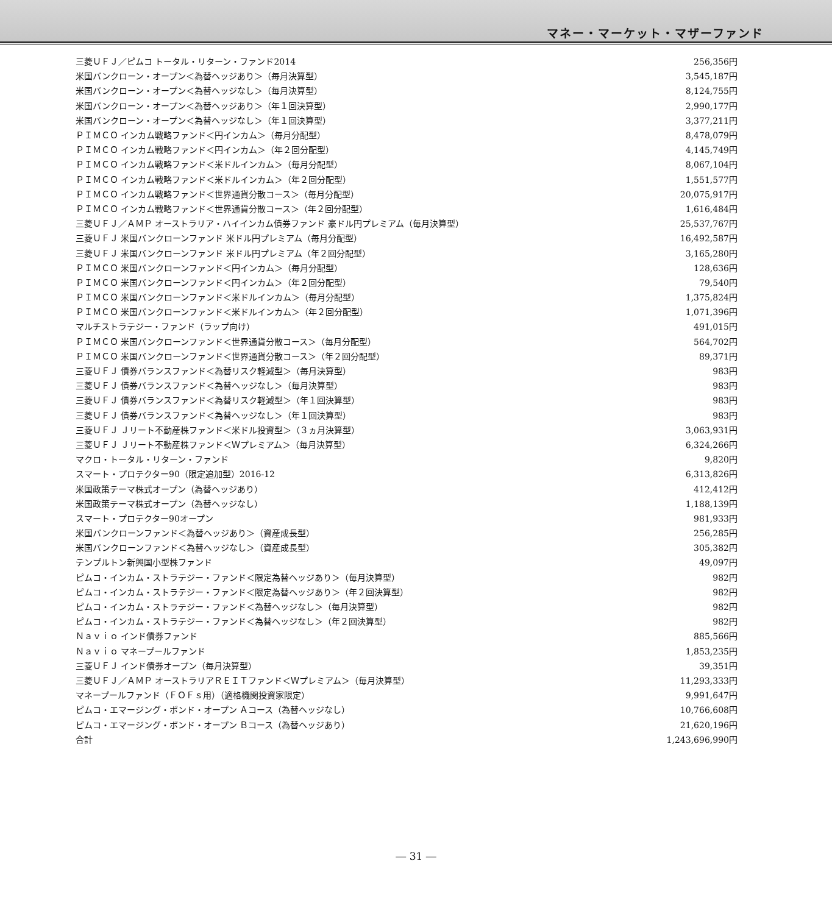マネー・マーケット・マザーファンド
| 三菱ＵＦＪ／ピムコ トータル・リターン・ファンド2014 | 256,356円 |
| 米国バンクローン・オープン＜為替ヘッジあり＞（毎月決算型） | 3,545,187円 |
| 米国バンクローン・オープン＜為替ヘッジなし＞（毎月決算型） | 8,124,755円 |
| 米国バンクローン・オープン＜為替ヘッジあり＞（年１回決算型） | 2,990,177円 |
| 米国バンクローン・オープン＜為替ヘッジなし＞（年１回決算型） | 3,377,211円 |
| ＰＩＭＣＯ インカム戦略ファンド＜円インカム＞（毎月分配型） | 8,478,079円 |
| ＰＩＭＣＯ インカム戦略ファンド＜円インカム＞（年２回分配型） | 4,145,749円 |
| ＰＩＭＣＯ インカム戦略ファンド＜米ドルインカム＞（毎月分配型） | 8,067,104円 |
| ＰＩＭＣＯ インカム戦略ファンド＜米ドルインカム＞（年２回分配型） | 1,551,577円 |
| ＰＩＭＣＯ インカム戦略ファンド＜世界通貨分散コース＞（毎月分配型） | 20,075,917円 |
| ＰＩＭＣＯ インカム戦略ファンド＜世界通貨分散コース＞（年２回分配型） | 1,616,484円 |
| 三菱ＵＦＪ／ＡＭＰ オーストラリア・ハイインカム債券ファンド 豪ドル円プレミアム（毎月決算型） | 25,537,767円 |
| 三菱ＵＦＪ 米国バンクローンファンド 米ドル円プレミアム（毎月分配型） | 16,492,587円 |
| 三菱ＵＦＪ 米国バンクローンファンド 米ドル円プレミアム（年２回分配型） | 3,165,280円 |
| ＰＩＭＣＯ 米国バンクローンファンド＜円インカム＞（毎月分配型） | 128,636円 |
| ＰＩＭＣＯ 米国バンクローンファンド＜円インカム＞（年２回分配型） | 79,540円 |
| ＰＩＭＣＯ 米国バンクローンファンド＜米ドルインカム＞（毎月分配型） | 1,375,824円 |
| ＰＩＭＣＯ 米国バンクローンファンド＜米ドルインカム＞（年２回分配型） | 1,071,396円 |
| マルチストラテジー・ファンド（ラップ向け） | 491,015円 |
| ＰＩＭＣＯ 米国バンクローンファンド＜世界通貨分散コース＞（毎月分配型） | 564,702円 |
| ＰＩＭＣＯ 米国バンクローンファンド＜世界通貨分散コース＞（年２回分配型） | 89,371円 |
| 三菱ＵＦＪ 債券バランスファンド＜為替リスク軽減型＞（毎月決算型） | 983円 |
| 三菱ＵＦＪ 債券バランスファンド＜為替ヘッジなし＞（毎月決算型） | 983円 |
| 三菱ＵＦＪ 債券バランスファンド＜為替リスク軽減型＞（年１回決算型） | 983円 |
| 三菱ＵＦＪ 債券バランスファンド＜為替ヘッジなし＞（年１回決算型） | 983円 |
| 三菱ＵＦＪ Ｊリート不動産株ファンド＜米ドル投資型＞（３ヵ月決算型） | 3,063,931円 |
| 三菱ＵＦＪ Ｊリート不動産株ファンド＜Ｗプレミアム＞（毎月決算型） | 6,324,266円 |
| マクロ・トータル・リターン・ファンド | 9,820円 |
| スマート・プロテクター90（限定追加型）2016-12 | 6,313,826円 |
| 米国政策テーマ株式オープン（為替ヘッジあり） | 412,412円 |
| 米国政策テーマ株式オープン（為替ヘッジなし） | 1,188,139円 |
| スマート・プロテクター90オープン | 981,933円 |
| 米国バンクローンファンド＜為替ヘッジあり＞（資産成長型） | 256,285円 |
| 米国バンクローンファンド＜為替ヘッジなし＞（資産成長型） | 305,382円 |
| テンプルトン新興国小型株ファンド | 49,097円 |
| ピムコ・インカム・ストラテジー・ファンド＜限定為替ヘッジあり＞（毎月決算型） | 982円 |
| ピムコ・インカム・ストラテジー・ファンド＜限定為替ヘッジあり＞（年２回決算型） | 982円 |
| ピムコ・インカム・ストラテジー・ファンド＜為替ヘッジなし＞（毎月決算型） | 982円 |
| ピムコ・インカム・ストラテジー・ファンド＜為替ヘッジなし＞（年２回決算型） | 982円 |
| Ｎａｖｉｏ インド債券ファンド | 885,566円 |
| Ｎａｖｉｏ マネープールファンド | 1,853,235円 |
| 三菱ＵＦＪ インド債券オープン（毎月決算型） | 39,351円 |
| 三菱ＵＦＪ／ＡＭＰ オーストラリアＲＥＩＴファンド＜Ｗプレミアム＞（毎月決算型） | 11,293,333円 |
| マネープールファンド（ＦＯＦｓ用）（適格機関投資家限定） | 9,991,647円 |
| ピムコ・エマージング・ボンド・オープン Ａコース（為替ヘッジなし） | 10,766,608円 |
| ピムコ・エマージング・ボンド・オープン Ｂコース（為替ヘッジあり） | 21,620,196円 |
| 合計 | 1,243,696,990円 |
― 31 ―